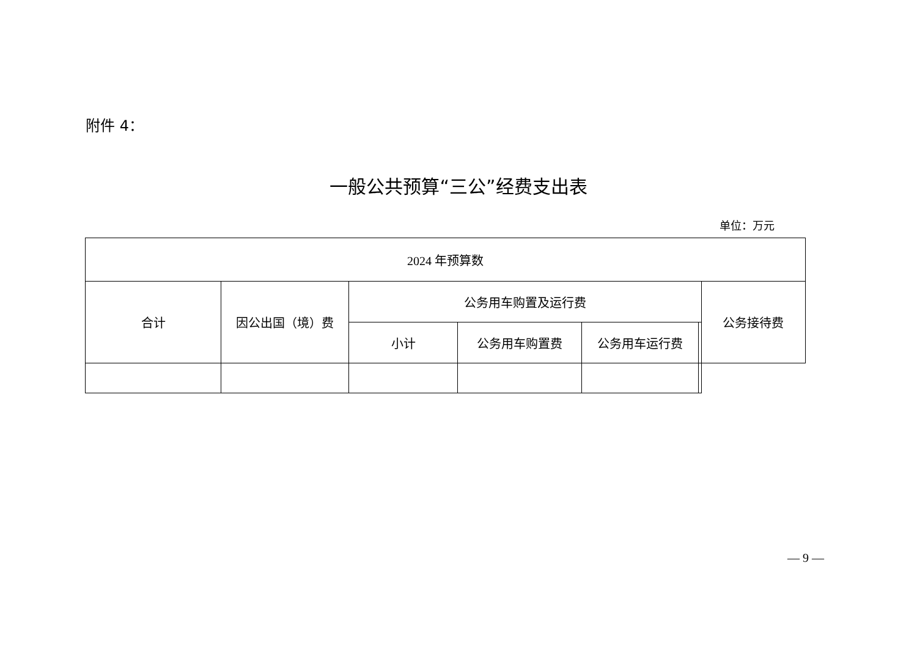附件 4：
一般公共预算“三公”经费支出表
单位：万元
| 2024 年预算数 | | | | | | |
| --- | --- | --- | --- | --- | --- | --- |
| 合计 | 因公出国（境）费 | 公务用车购置及运行费 | | | | 公务接待费 |
| | | 小计 | 公务用车购置费 | 公务用车运行费 | | |
— 9 —